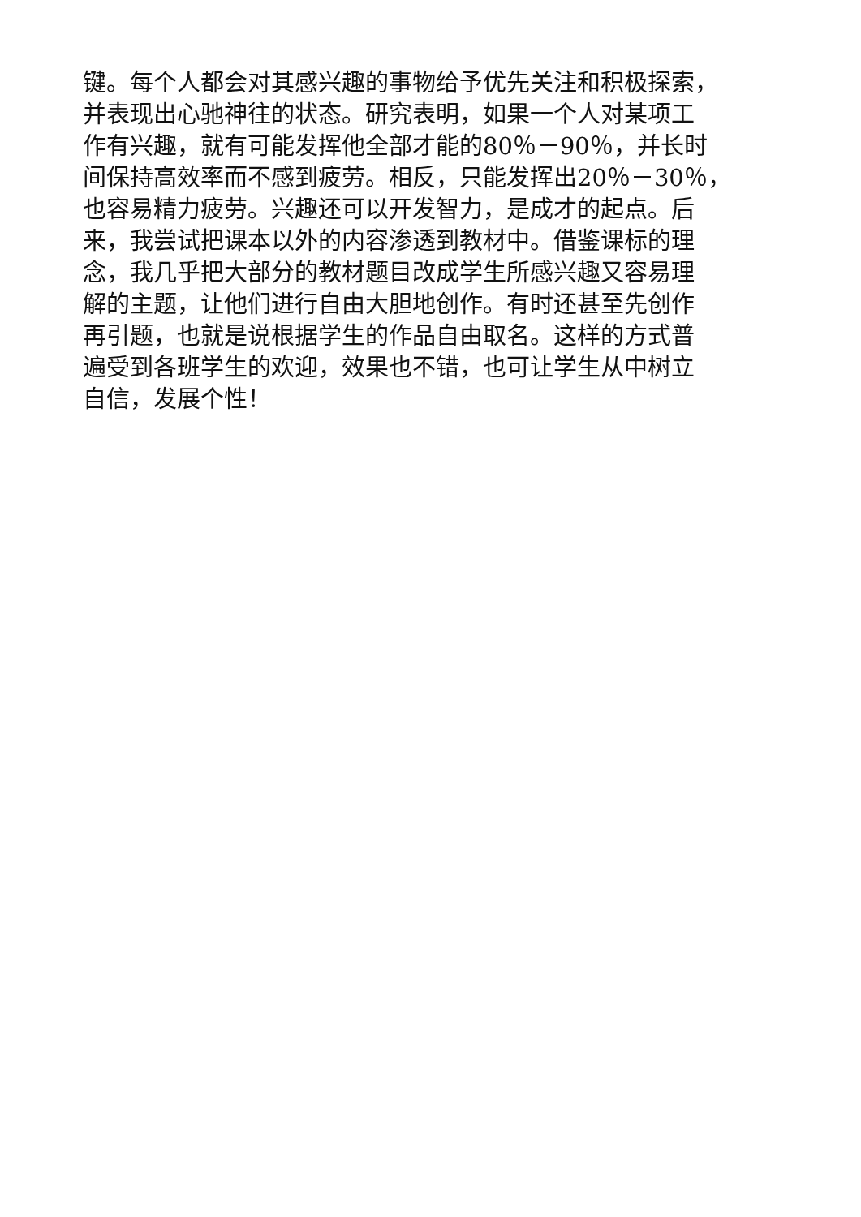键。每个人都会对其感兴趣的事物给予优先关注和积极探索，
并表现出心驰神往的状态。研究表明，如果一个人对某项工
作有兴趣，就有可能发挥他全部才能的80％－90％，并长时
间保持高效率而不感到疲劳。相反，只能发挥出20％－30％，
也容易精力疲劳。兴趣还可以开发智力，是成才的起点。后
来，我尝试把课本以外的内容渗透到教材中。借鉴课标的理
念，我几乎把大部分的教材题目改成学生所感兴趣又容易理
解的主题，让他们进行自由大胆地创作。有时还甚至先创作
再引题，也就是说根据学生的作品自由取名。这样的方式普
遍受到各班学生的欢迎，效果也不错，也可让学生从中树立
自信，发展个性！